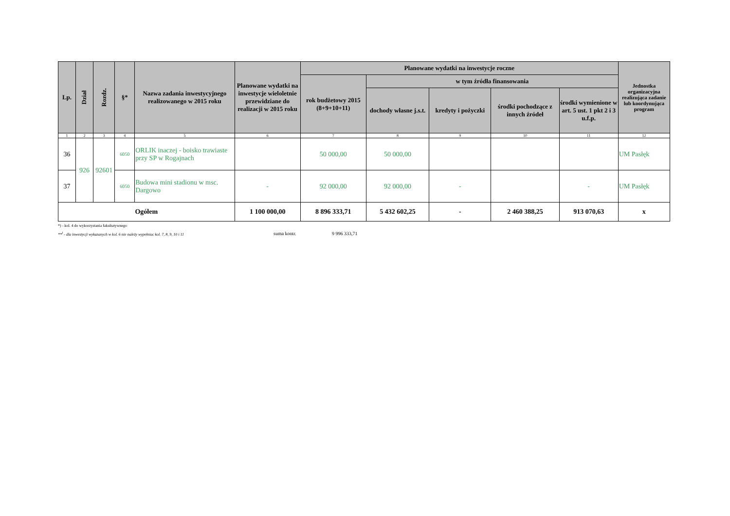| Lp. | Dział | Rozdz. | §* | Nazwa zadania inwestycyjnego realizowanego w 2015 roku | Planowane wydatki na inwestycje wieloletnie przewidziane do realizacji w 2015 roku | Planowane wydatki na inwestycje roczne | | | | | Jednostka organizacyjna realizująca zadanie lub koordynująca program |
| --- | --- | --- | --- | --- | --- | --- | --- | --- | --- | --- | --- |
| | | | | | | rok budżetowy 2015 (8+9+10+11) | w tym źródła finansowania | | | | |
| | | | | | | | dochody własne j.s.t. | kredyty i pożyczki | środki pochodzące z innych źródeł | środki wymienione w art. 5 ust. 1 pkt 2 i 3 u.f.p. | |
| 1 | 2 | 3 | 4 | 5 | 6 | 7 | 8 | 9 | 10 | 11 | 12 |
| 36 | 926 | 92601 | 6050 | ORLIK inaczej - boisko trawiaste przy SP w Rogajnach | | 50 000,00 | 50 000,00 | | | | UM Pasłęk |
| 37 | | | 6050 | Budowa mini stadionu w msc. Dargowo | - | 92 000,00 | 92 000,00 | - | | - | UM Pasłęk |
| Ogółem | | | | | 1 100 000,00 | 8 896 333,71 | 5 432 602,25 | - | 2 460 388,25 | 913 070,63 | x |
*) - kol. 4 do wykorzystania fakultatywnego
**<sup>)</sup> - dla inwestycji wykazanych w kol. 6 nie należy wypełniac kol. 7, 8, 9, 10 i 11 suma kontr. 9 996 333,71